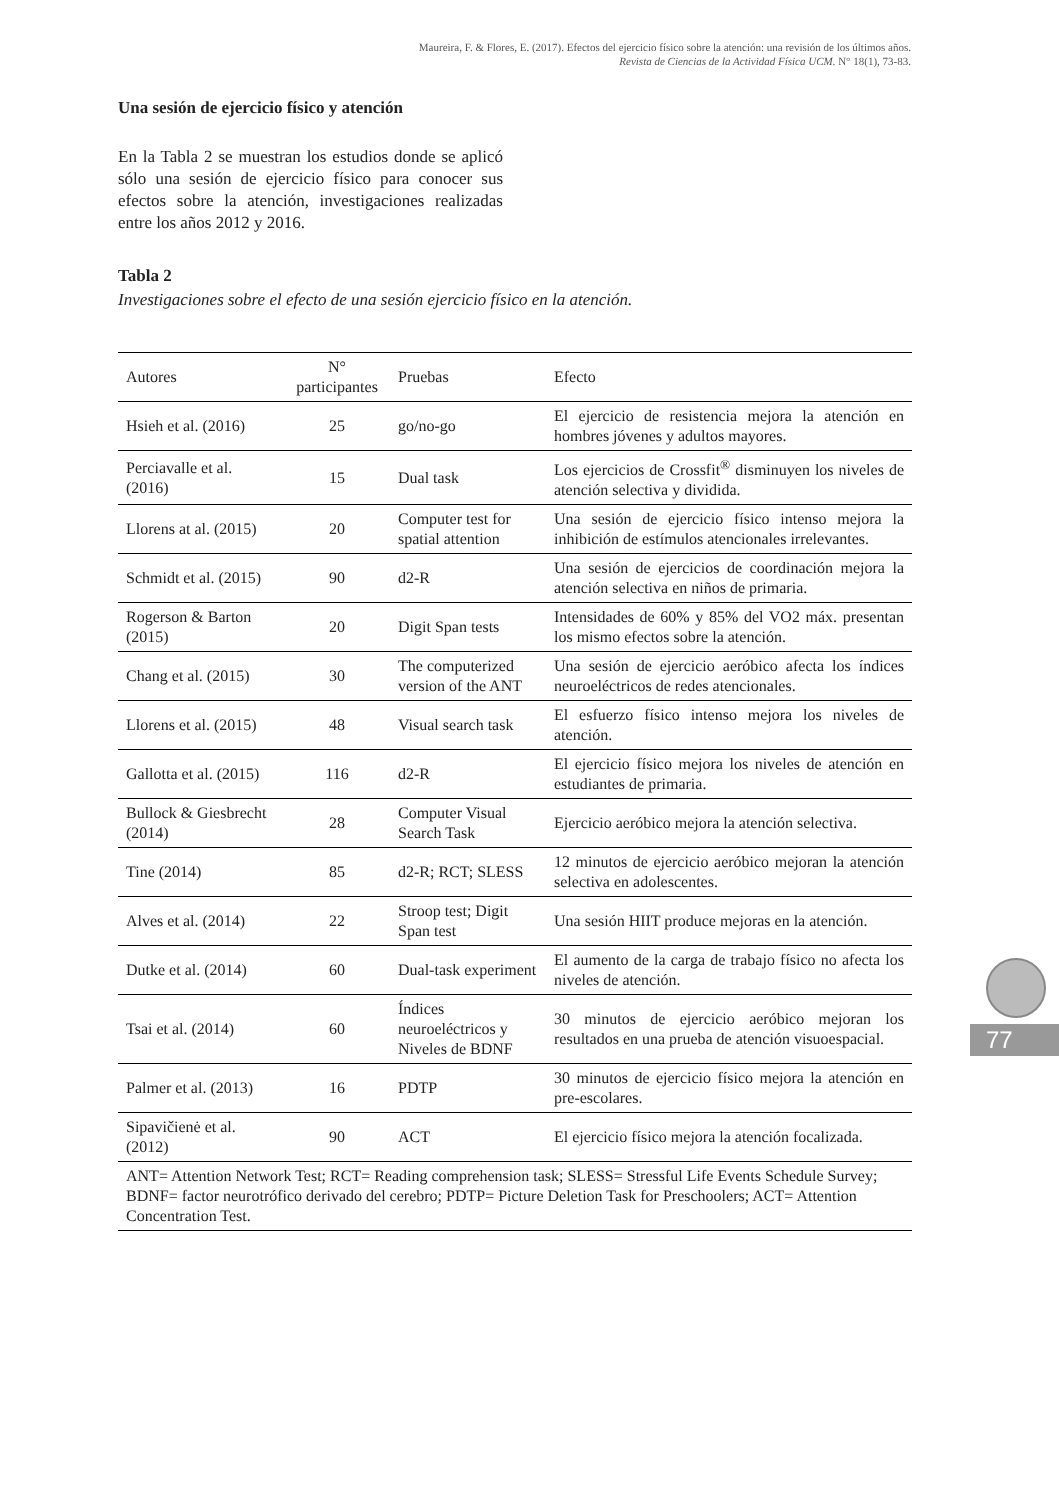Maureira, F. & Flores, E. (2017). Efectos del ejercicio físico sobre la atención: una revisión de los últimos años.
Revista de Ciencias de la Actividad Física UCM. N° 18(1), 73-83.
Una sesión de ejercicio físico y atención
En la Tabla 2 se muestran los estudios donde se aplicó sólo una sesión de ejercicio físico para conocer sus efectos sobre la atención, investigaciones realizadas entre los años 2012 y 2016.
Tabla 2
Investigaciones sobre el efecto de una sesión ejercicio físico en la atención.
| Autores | N° participantes | Pruebas | Efecto |
| --- | --- | --- | --- |
| Hsieh et al. (2016) | 25 | go/no-go | El ejercicio de resistencia mejora la atención en hombres jóvenes y adultos mayores. |
| Perciavalle et al. (2016) | 15 | Dual task | Los ejercicios de Crossfit<sup>®</sup> disminuyen los niveles de atención selectiva y dividida. |
| Llorens at al. (2015) | 20 | Computer test for spatial attention | Una sesión de ejercicio físico intenso mejora la inhibición de estímulos atencionales irrelevantes. |
| Schmidt et al. (2015) | 90 | d2-R | Una sesión de ejercicios de coordinación mejora la atención selectiva en niños de primaria. |
| Rogerson & Barton (2015) | 20 | Digit Span tests | Intensidades de 60% y 85% del VO2 máx. presentan los mismo efectos sobre la atención. |
| Chang et al. (2015) | 30 | The computerized version of the ANT | Una sesión de ejercicio aeróbico afecta los índices neuroeléctricos de redes atencionales. |
| Llorens et al. (2015) | 48 | Visual search task | El esfuerzo físico intenso mejora los niveles de atención. |
| Gallotta et al. (2015) | 116 | d2-R | El ejercicio físico mejora los niveles de atención en estudiantes de primaria. |
| Bullock & Giesbrecht (2014) | 28 | Computer Visual Search Task | Ejercicio aeróbico mejora la atención selectiva. |
| Tine (2014) | 85 | d2-R; RCT; SLESS | 12 minutos de ejercicio aeróbico mejoran la atención selectiva en adolescentes. |
| Alves et al. (2014) | 22 | Stroop test; Digit Span test | Una sesión HIIT produce mejoras en la atención. |
| Dutke et al. (2014) | 60 | Dual-task experiment | El aumento de la carga de trabajo físico no afecta los niveles de atención. |
| Tsai et al. (2014) | 60 | Índices neuroeléctricos y Niveles de BDNF | 30 minutos de ejercicio aeróbico mejoran los resultados en una prueba de atención visuoespacial. |
| Palmer et al. (2013) | 16 | PDTP | 30 minutos de ejercicio físico mejora la atención en pre-escolares. |
| Sipavičienė et al. (2012) | 90 | ACT | El ejercicio físico mejora la atención focalizada. |
| ANT= Attention Network Test; RCT= Reading comprehension task; SLESS= Stressful Life Events Schedule Survey; BDNF= factor neurotrófico derivado del cerebro; PDTP= Picture Deletion Task for Preschoolers; ACT= Attention Concentration Test. | | | |
77